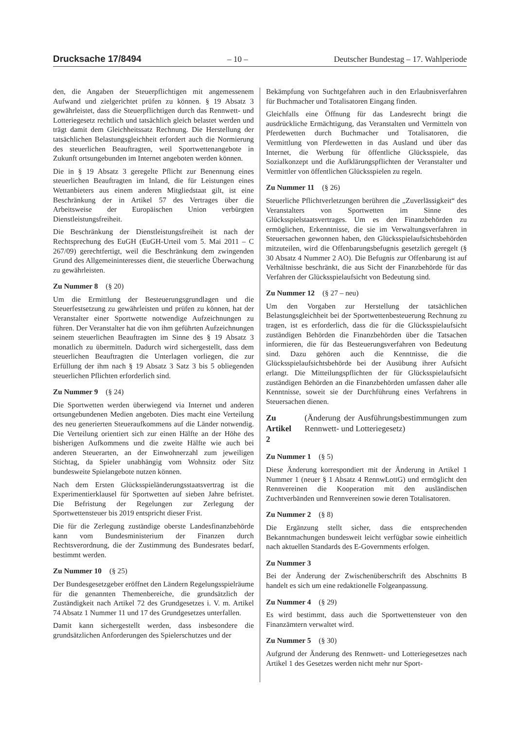Drucksache 17/8494 – 10 – Deutscher Bundestag – 17. Wahlperiode
den, die Angaben der Steuerpflichtigen mit angemessenem Aufwand und zielgerichtet prüfen zu können. § 19 Absatz 3 gewährleistet, dass die Steuerpflichtigen durch das Rennwett- und Lotteriegesetz rechtlich und tatsächlich gleich belastet werden und trägt damit dem Gleichheitssatz Rechnung. Die Herstellung der tatsächlichen Belastungsgleichheit erfordert auch die Normierung des steuerlichen Beauftragten, weil Sportwettenangebote in Zukunft ortsungebunden im Internet angeboten werden können.
Die in § 19 Absatz 3 geregelte Pflicht zur Benennung eines steuerlichen Beauftragten im Inland, die für Leistungen eines Wettanbieters aus einem anderen Mitgliedstaat gilt, ist eine Beschränkung der in Artikel 57 des Vertrages über die Arbeitsweise der Europäischen Union verbürgten Dienstleistungsfreiheit.
Die Beschränkung der Dienstleistungsfreiheit ist nach der Rechtsprechung des EuGH (EuGH-Urteil vom 5. Mai 2011 – C 267/09) gerechtfertigt, weil die Beschränkung dem zwingenden Grund des Allgemeininteresses dient, die steuerliche Überwachung zu gewährleisten.
Zu Nummer 8 (§ 20)
Um die Ermittlung der Besteuerungsgrundlagen und die Steuerfestsetzung zu gewährleisten und prüfen zu können, hat der Veranstalter einer Sportwette notwendige Aufzeichnungen zu führen. Der Veranstalter hat die von ihm geführten Aufzeichnungen seinem steuerlichen Beauftragten im Sinne des § 19 Absatz 3 monatlich zu übermitteln. Dadurch wird sichergestellt, dass dem steuerlichen Beauftragten die Unterlagen vorliegen, die zur Erfüllung der ihm nach § 19 Absatz 3 Satz 3 bis 5 obliegenden steuerlichen Pflichten erforderlich sind.
Zu Nummer 9 (§ 24)
Die Sportwetten werden überwiegend via Internet und anderen ortsungebundenen Medien angeboten. Dies macht eine Verteilung des neu generierten Steueraufkommens auf die Länder notwendig. Die Verteilung orientiert sich zur einen Hälfte an der Höhe des bisherigen Aufkommens und die zweite Hälfte wie auch bei anderen Steuerarten, an der Einwohnerzahl zum jeweiligen Stichtag, da Spieler unabhängig vom Wohnsitz oder Sitz bundesweite Spielangebote nutzen können.
Nach dem Ersten Glücksspieländerungsstaatsvertrag ist die Experimentierklausel für Sportwetten auf sieben Jahre befristet. Die Befristung der Regelungen zur Zerlegung der Sportwettensteuer bis 2019 entspricht dieser Frist.
Die für die Zerlegung zuständige oberste Landesfinanzbehörde kann vom Bundesministerium der Finanzen durch Rechtsverordnung, die der Zustimmung des Bundesrates bedarf, bestimmt werden.
Zu Nummer 10 (§ 25)
Der Bundesgesetzgeber eröffnet den Ländern Regelungsspielräume für die genannten Themenbereiche, die grundsätzlich der Zuständigkeit nach Artikel 72 des Grundgesetzes i. V. m. Artikel 74 Absatz 1 Nummer 11 und 17 des Grundgesetzes unterfallen.
Damit kann sichergestellt werden, dass insbesondere die grundsätzlichen Anforderungen des Spielerschutzes und der
Bekämpfung von Suchtgefahren auch in den Erlaubnisverfahren für Buchmacher und Totalisatoren Eingang finden.
Gleichfalls eine Öffnung für das Landesrecht bringt die ausdrückliche Ermächtigung, das Veranstalten und Vermitteln von Pferdewetten durch Buchmacher und Totalisatoren, die Vermittlung von Pferdewetten in das Ausland und über das Internet, die Werbung für öffentliche Glücksspiele, das Sozialkonzept und die Aufklärungspflichten der Veranstalter und Vermittler von öffentlichen Glücksspielen zu regeln.
Zu Nummer 11 (§ 26)
Steuerliche Pflichtverletzungen berühren die „Zuverlässigkeit“ des Veranstalters von Sportwetten im Sinne des Glücksspielstaatsvertrages. Um es den Finanzbehörden zu ermöglichen, Erkenntnisse, die sie im Verwaltungsverfahren in Steuersachen gewonnen haben, den Glücksspielaufsichtsbehörden mitzuteilen, wird die Offenbarungsbefugnis gesetzlich geregelt (§ 30 Absatz 4 Nummer 2 AO). Die Befugnis zur Offenbarung ist auf Verhältnisse beschränkt, die aus Sicht der Finanzbehörde für das Verfahren der Glücksspielaufsicht von Bedeutung sind.
Zu Nummer 12 (§ 27 – neu)
Um den Vorgaben zur Herstellung der tatsächlichen Belastungsgleichheit bei der Sportwettenbesteuerung Rechnung zu tragen, ist es erforderlich, dass die für die Glücksspielaufsicht zuständigen Behörden die Finanzbehörden über die Tatsachen informieren, die für das Besteuerungsverfahren von Bedeutung sind. Dazu gehören auch die Kenntnisse, die die Glücksspielaufsichtsbehörde bei der Ausübung ihrer Aufsicht erlangt. Die Mitteilungspflichten der für Glücksspielaufsicht zuständigen Behörden an die Finanzbehörden umfassen daher alle Kenntnisse, soweit sie der Durchführung eines Verfahrens in Steuersachen dienen.
Zu Artikel 2 (Änderung der Ausführungsbestimmungen zum Rennwett- und Lotteriegesetz)
Zu Nummer 1 (§ 5)
Diese Änderung korrespondiert mit der Änderung in Artikel 1 Nummer 1 (neuer § 1 Absatz 4 RennwLottG) und ermöglicht den Rennvereinen die Kooperation mit den ausländischen Zuchtverbänden und Rennvereinen sowie deren Totalisatoren.
Zu Nummer 2 (§ 8)
Die Ergänzung stellt sicher, dass die entsprechenden Bekanntmachungen bundesweit leicht verfügbar sowie einheitlich nach aktuellen Standards des E-Governments erfolgen.
Zu Nummer 3
Bei der Änderung der Zwischenüberschrift des Abschnitts B handelt es sich um eine redaktionelle Folgeanpassung.
Zu Nummer 4 (§ 29)
Es wird bestimmt, dass auch die Sportwettensteuer von den Finanzämtern verwaltet wird.
Zu Nummer 5 (§ 30)
Aufgrund der Änderung des Rennwett- und Lotteriegesetzes nach Artikel 1 des Gesetzes werden nicht mehr nur Sport-